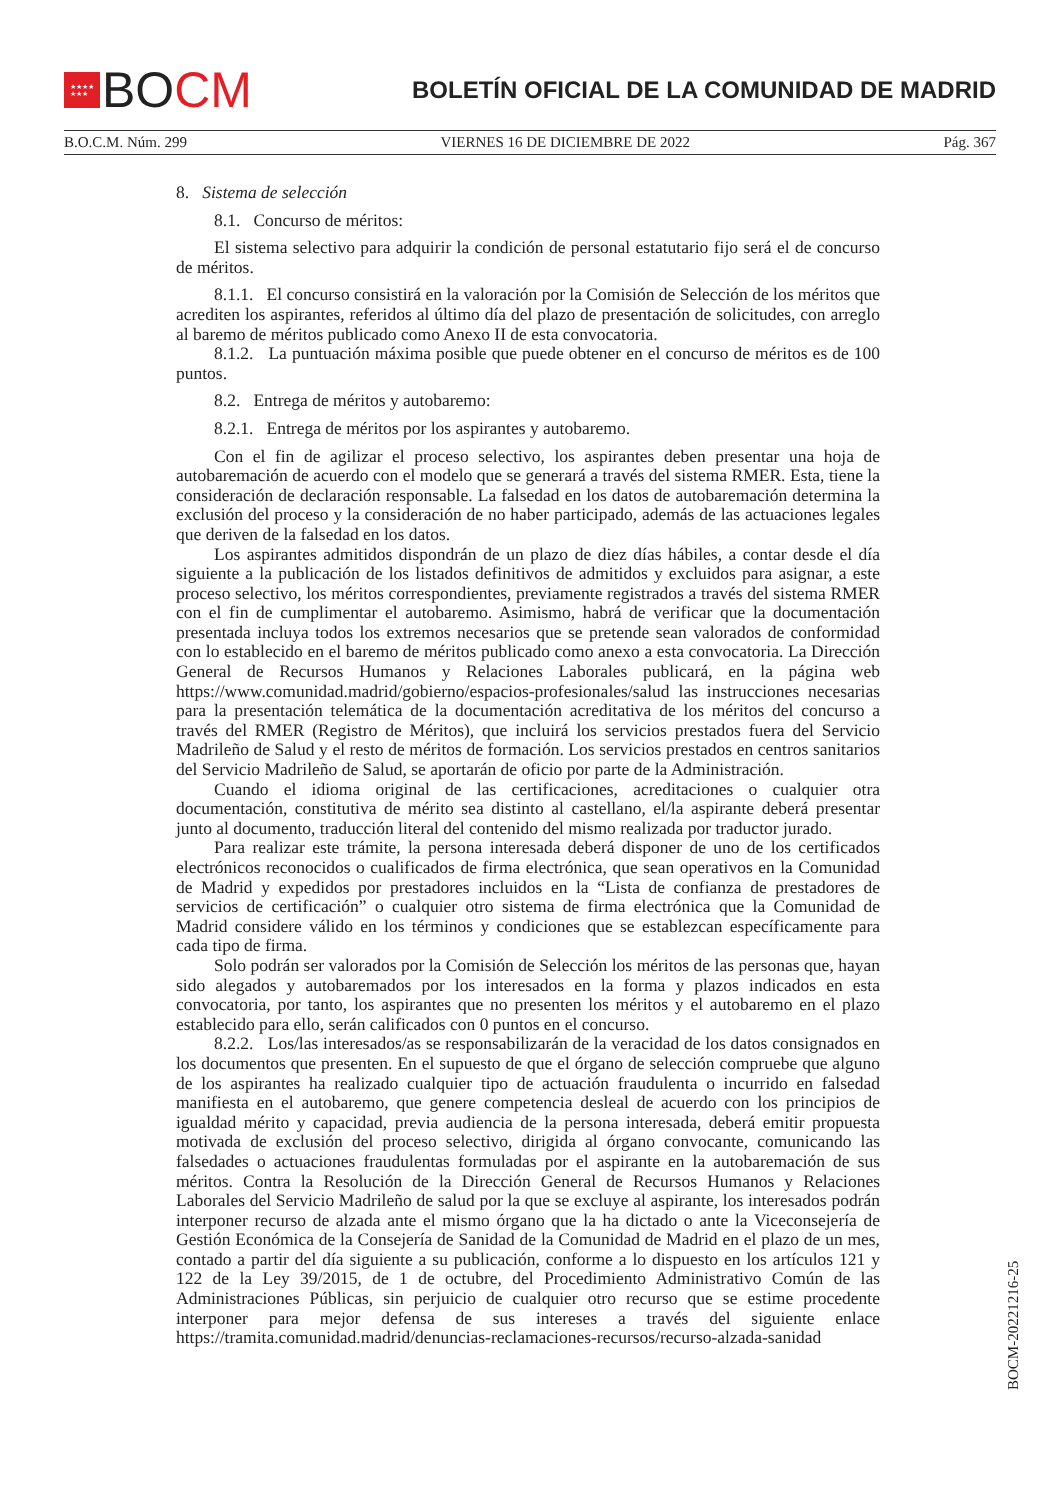★★★★
★★★ BO CM
BOLETÍN OFICIAL DE LA COMUNIDAD DE MADRID
B.O.C.M. Núm. 299 VIERNES 16 DE DICIEMBRE DE 2022 Pág. 367
8. Sistema de selección
8.1. Concurso de méritos:
El sistema selectivo para adquirir la condición de personal estatutario fijo será el de concurso de méritos.
8.1.1. El concurso consistirá en la valoración por la Comisión de Selección de los méritos que acrediten los aspirantes, referidos al último día del plazo de presentación de solicitudes, con arreglo al baremo de méritos publicado como Anexo II de esta convocatoria.
8.1.2. La puntuación máxima posible que puede obtener en el concurso de méritos es de 100 puntos.
8.2. Entrega de méritos y autobaremo:
8.2.1. Entrega de méritos por los aspirantes y autobaremo.
Con el fin de agilizar el proceso selectivo, los aspirantes deben presentar una hoja de autobaremación de acuerdo con el modelo que se generará a través del sistema RMER. Esta, tiene la consideración de declaración responsable. La falsedad en los datos de autobaremación determina la exclusión del proceso y la consideración de no haber participado, además de las actuaciones legales que deriven de la falsedad en los datos.
Los aspirantes admitidos dispondrán de un plazo de diez días hábiles, a contar desde el día siguiente a la publicación de los listados definitivos de admitidos y excluidos para asignar, a este proceso selectivo, los méritos correspondientes, previamente registrados a través del sistema RMER con el fin de cumplimentar el autobaremo. Asimismo, habrá de verificar que la documentación presentada incluya todos los extremos necesarios que se pretende sean valorados de conformidad con lo establecido en el baremo de méritos publicado como anexo a esta convocatoria. La Dirección General de Recursos Humanos y Relaciones Laborales publicará, en la página web https://www.comunidad.madrid/gobierno/espacios-profesionales/salud las instrucciones necesarias para la presentación telemática de la documentación acreditativa de los méritos del concurso a través del RMER (Registro de Méritos), que incluirá los servicios prestados fuera del Servicio Madrileño de Salud y el resto de méritos de formación. Los servicios prestados en centros sanitarios del Servicio Madrileño de Salud, se aportarán de oficio por parte de la Administración.
Cuando el idioma original de las certificaciones, acreditaciones o cualquier otra documentación, constitutiva de mérito sea distinto al castellano, el/la aspirante deberá presentar junto al documento, traducción literal del contenido del mismo realizada por traductor jurado.
Para realizar este trámite, la persona interesada deberá disponer de uno de los certificados electrónicos reconocidos o cualificados de firma electrónica, que sean operativos en la Comunidad de Madrid y expedidos por prestadores incluidos en la “Lista de confianza de prestadores de servicios de certificación” o cualquier otro sistema de firma electrónica que la Comunidad de Madrid considere válido en los términos y condiciones que se establezcan específicamente para cada tipo de firma.
Solo podrán ser valorados por la Comisión de Selección los méritos de las personas que, hayan sido alegados y autobaremados por los interesados en la forma y plazos indicados en esta convocatoria, por tanto, los aspirantes que no presenten los méritos y el autobaremo en el plazo establecido para ello, serán calificados con 0 puntos en el concurso.
8.2.2. Los/las interesados/as se responsabilizarán de la veracidad de los datos consignados en los documentos que presenten. En el supuesto de que el órgano de selección compruebe que alguno de los aspirantes ha realizado cualquier tipo de actuación fraudulenta o incurrido en falsedad manifiesta en el autobaremo, que genere competencia desleal de acuerdo con los principios de igualdad mérito y capacidad, previa audiencia de la persona interesada, deberá emitir propuesta motivada de exclusión del proceso selectivo, dirigida al órgano convocante, comunicando las falsedades o actuaciones fraudulentas formuladas por el aspirante en la autobaremación de sus méritos. Contra la Resolución de la Dirección General de Recursos Humanos y Relaciones Laborales del Servicio Madrileño de salud por la que se excluye al aspirante, los interesados podrán interponer recurso de alzada ante el mismo órgano que la ha dictado o ante la Viceconsejería de Gestión Económica de la Consejería de Sanidad de la Comunidad de Madrid en el plazo de un mes, contado a partir del día siguiente a su publicación, conforme a lo dispuesto en los artículos 121 y 122 de la Ley 39/2015, de 1 de octubre, del Procedimiento Administrativo Común de las Administraciones Públicas, sin perjuicio de cualquier otro recurso que se estime procedente interponer para mejor defensa de sus intereses a través del siguiente enlace https://tramita.comunidad.madrid/denuncias-reclamaciones-recursos/recurso-alzada-sanidad
BOCM-20221216-25